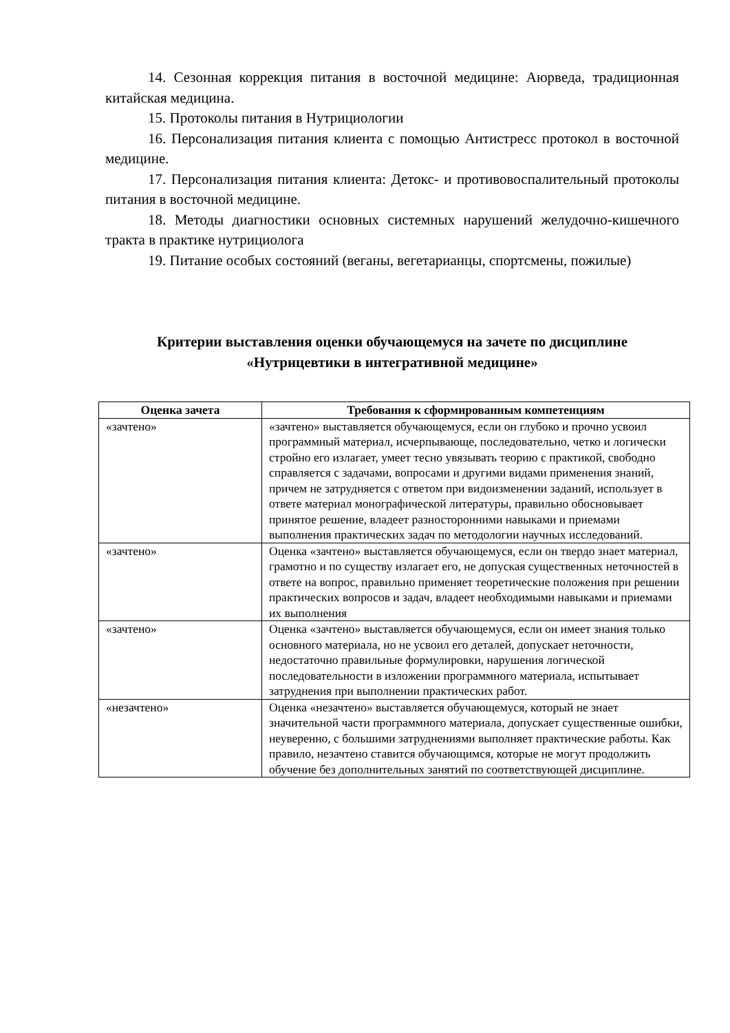14. Сезонная коррекция питания в восточной медицине: Аюрведа, традиционная китайская медицина.
15. Протоколы питания в Нутрициологии
16. Персонализация питания клиента с помощью Антистресс протокол в восточной медицине.
17. Персонализация питания клиента: Детокс- и противовоспалительный протоколы питания в восточной медицине.
18. Методы диагностики основных системных нарушений желудочно-кишечного тракта в практике нутрициолога
19. Питание особых состояний (веганы, вегетарианцы, спортсмены, пожилые)
Критерии выставления оценки обучающемуся на зачете по дисциплине «Нутрицевтики в интегративной медицине»
| Оценка зачета | Требования к сформированным компетенциям |
| --- | --- |
| «зачтено» | «зачтено» выставляется обучающемуся, если он глубоко и прочно усвоил программный материал, исчерпывающе, последовательно, четко и логически стройно его излагает, умеет тесно увязывать теорию с практикой, свободно справляется с задачами, вопросами и другими видами применения знаний, причем не затрудняется с ответом при видоизменении заданий, использует в ответе материал монографической литературы, правильно обосновывает принятое решение, владеет разносторонними навыками и приемами выполнения практических задач по методологии научных исследований. |
| «зачтено» | Оценка «зачтено» выставляется обучающемуся, если он твердо знает материал, грамотно и по существу излагает его, не допуская существенных неточностей в ответе на вопрос, правильно применяет теоретические положения при решении практических вопросов и задач, владеет необходимыми навыками и приемами их выполнения |
| «зачтено» | Оценка «зачтено» выставляется обучающемуся, если он имеет знания только основного материала, но не усвоил его деталей, допускает неточности, недостаточно правильные формулировки, нарушения логической последовательности в изложении программного материала, испытывает затруднения при выполнении практических работ. |
| «незачтено» | Оценка «незачтено» выставляется обучающемуся, который не знает значительной части программного материала, допускает существенные ошибки, неуверенно, с большими затруднениями выполняет практические работы. Как правило, незачтено ставится обучающимся, которые не могут продолжить обучение без дополнительных занятий по соответствующей дисциплине. |